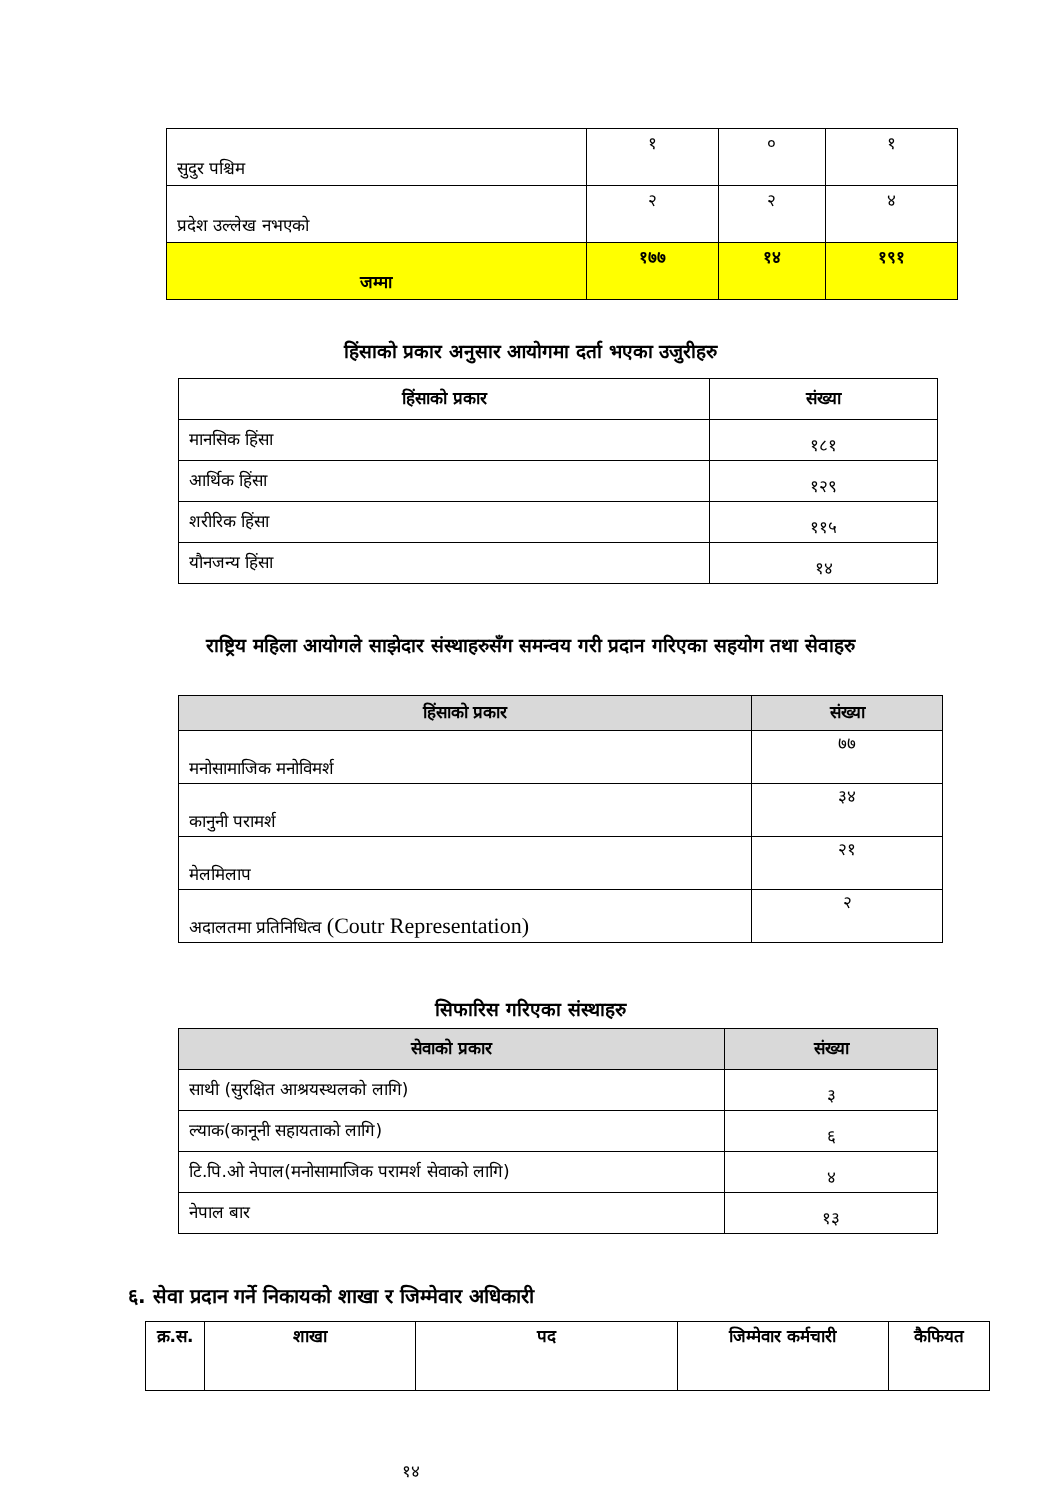| सुदुर पश्चिम | १ | ० | १ |
| प्रदेश उल्लेख नभएको | २ | २ | ४ |
| जम्मा | १७७ | १४ | १९१ |
हिंसाको प्रकार अनुसार आयोगमा दर्ता भएका उजुरीहरु
| हिंसाको प्रकार | संख्या |
| --- | --- |
| मानसिक हिंसा | १८१ |
| आर्थिक हिंसा | १२९ |
| शरीरिक हिंसा | ११५ |
| यौनजन्य हिंसा | १४ |
राष्ट्रिय महिला आयोगले साझेदार संस्थाहरुसँग समन्वय गरी प्रदान गरिएका सहयोग तथा सेवाहरु
| हिंसाको प्रकार | संख्या |
| --- | --- |
| मनोसामाजिक मनोविमर्श | ७७ |
| कानुनी परामर्श | ३४ |
| मेलमिलाप | २१ |
| अदालतमा प्रतिनिधित्व (Coutr Representation) | २ |
सिफारिस गरिएका संस्थाहरु
| सेवाको प्रकार | संख्या |
| --- | --- |
| साथी (सुरक्षित आश्रयस्थलको लागि) | ३ |
| ल्याक(कानूनी सहायताको लागि) | ६ |
| टि.पि.ओ नेपाल(मनोसामाजिक परामर्श सेवाको लागि) | ४ |
| नेपाल बार | १३ |
६. सेवा प्रदान गर्ने निकायको शाखा र जिम्मेवार अधिकारी
| क्र.स. | शाखा | पद | जिम्मेवार कर्मचारी | कैफियत |
| --- | --- | --- | --- | --- |
१४